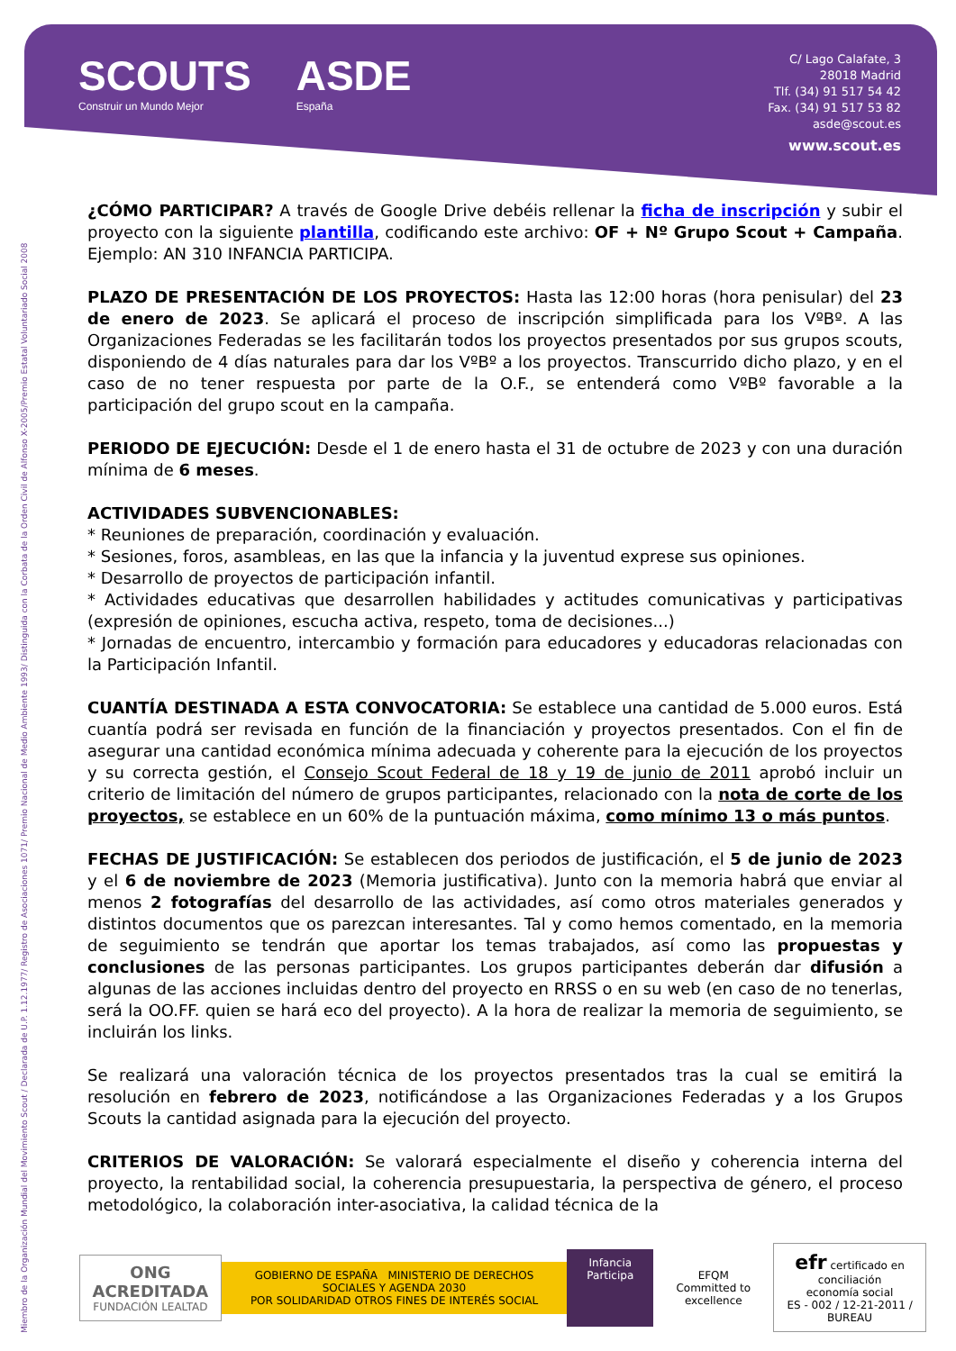SCOUTS
Construir un Mundo Mejor
ASDE
España
C/ Lago Calafate, 3
28018 Madrid
Tlf. (34) 91 517 54 42
Fax. (34) 91 517 53 82
asde@scout.es
www.scout.es
Miembro de la Organización Mundial del Movimiento Scout / Declarada de U.P. 1.12.1977/ Registro de Asociaciones 1071/ Premio Nacional de Medio Ambiente 1993/ Distinguida con la Corbata de la Orden Civil de Alfonso X-2005/Premio Estatal Voluntariado Social 2008
¿CÓMO PARTICIPAR? A través de Google Drive debéis rellenar la ficha de inscripción y subir el proyecto con la siguiente plantilla, codificando este archivo: OF + Nº Grupo Scout + Campaña. Ejemplo: AN 310 INFANCIA PARTICIPA.
PLAZO DE PRESENTACIÓN DE LOS PROYECTOS: Hasta las 12:00 horas (hora penisular) del 23 de enero de 2023. Se aplicará el proceso de inscripción simplificada para los VºBº. A las Organizaciones Federadas se les facilitarán todos los proyectos presentados por sus grupos scouts, disponiendo de 4 días naturales para dar los VºBº a los proyectos. Transcurrido dicho plazo, y en el caso de no tener respuesta por parte de la O.F., se entenderá como VºBº favorable a la participación del grupo scout en la campaña.
PERIODO DE EJECUCIÓN: Desde el 1 de enero hasta el 31 de octubre de 2023 y con una duración mínima de 6 meses.
ACTIVIDADES SUBVENCIONABLES:
* Reuniones de preparación, coordinación y evaluación.
* Sesiones, foros, asambleas, en las que la infancia y la juventud exprese sus opiniones.
* Desarrollo de proyectos de participación infantil.
* Actividades educativas que desarrollen habilidades y actitudes comunicativas y participativas (expresión de opiniones, escucha activa, respeto, toma de decisiones...)
* Jornadas de encuentro, intercambio y formación para educadores y educadoras relacionadas con la Participación Infantil.
CUANTÍA DESTINADA A ESTA CONVOCATORIA: Se establece una cantidad de 5.000 euros. Está cuantía podrá ser revisada en función de la financiación y proyectos presentados. Con el fin de asegurar una cantidad económica mínima adecuada y coherente para la ejecución de los proyectos y su correcta gestión, el Consejo Scout Federal de 18 y 19 de junio de 2011 aprobó incluir un criterio de limitación del número de grupos participantes, relacionado con la nota de corte de los proyectos, se establece en un 60% de la puntuación máxima, como mínimo 13 o más puntos.
FECHAS DE JUSTIFICACIÓN: Se establecen dos periodos de justificación, el 5 de junio de 2023 y el 6 de noviembre de 2023 (Memoria justificativa). Junto con la memoria habrá que enviar al menos 2 fotografías del desarrollo de las actividades, así como otros materiales generados y distintos documentos que os parezcan interesantes. Tal y como hemos comentado, en la memoria de seguimiento se tendrán que aportar los temas trabajados, así como las propuestas y conclusiones de las personas participantes. Los grupos participantes deberán dar difusión a algunas de las acciones incluidas dentro del proyecto en RRSS o en su web (en caso de no tenerlas, será la OO.FF. quien se hará eco del proyecto). A la hora de realizar la memoria de seguimiento, se incluirán los links.
Se realizará una valoración técnica de los proyectos presentados tras la cual se emitirá la resolución en febrero de 2023, notificándose a las Organizaciones Federadas y a los Grupos Scouts la cantidad asignada para la ejecución del proyecto.
CRITERIOS DE VALORACIÓN: Se valorará especialmente el diseño y coherencia interna del proyecto, la rentabilidad social, la coherencia presupuestaria, la perspectiva de género, el proceso metodológico, la colaboración inter-asociativa, la calidad técnica de la
ONG ACREDITADA
FUNDACIÓN LEALTAD
GOBIERNO DE ESPAÑA MINISTERIO DE DERECHOS SOCIALES Y AGENDA 2030
POR SOLIDARIDAD OTROS FINES DE INTERÉS SOCIAL
Infancia Participa
EFQM
Committed to excellence
efr certificado en conciliación
economía social
ES - 002 / 12-21-2011 / BUREAU